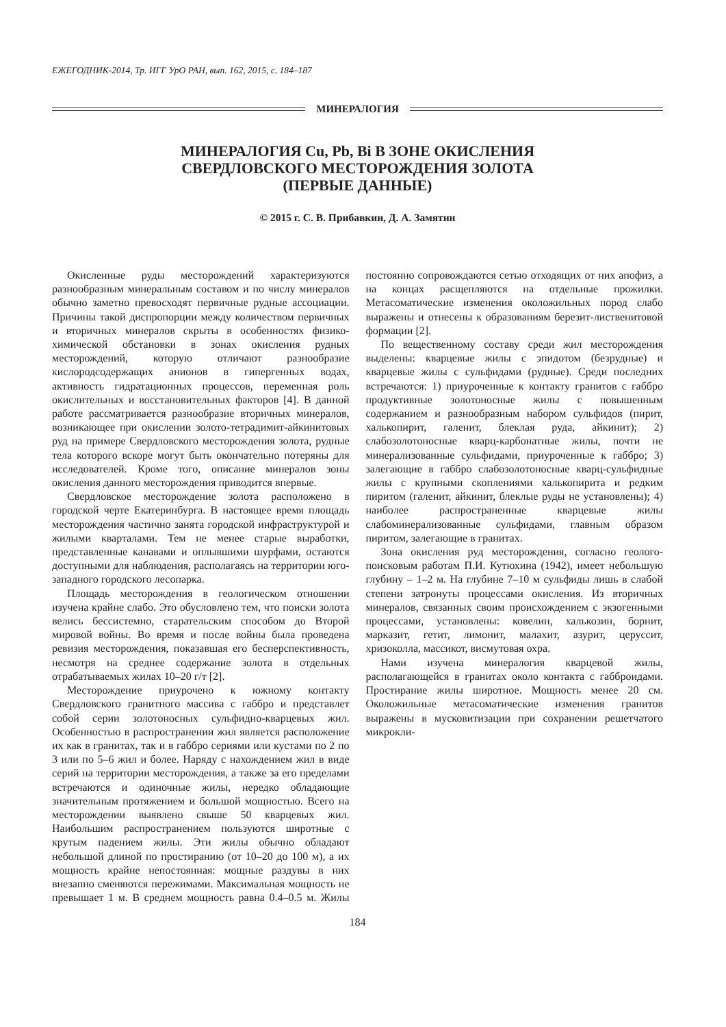ЕЖЕГОДНИК-2014, Тр. ИГГ УрО РАН, вып. 162, 2015, с. 184–187
МИНЕРАЛОГИЯ
МИНЕРАЛОГИЯ Cu, Pb, Bi В ЗОНЕ ОКИСЛЕНИЯ
СВЕРДЛОВСКОГО МЕСТОРОЖДЕНИЯ ЗОЛОТА
(ПЕРВЫЕ ДАННЫЕ)
© 2015 г. С. В. Прибавкин, Д. А. Замятин
Окисленные руды месторождений характеризуются разнообразным минеральным составом и по числу минералов обычно заметно превосходят первичные рудные ассоциации. Причины такой диспропорции между количеством первичных и вторичных минералов скрыты в особенностях физико-химической обстановки в зонах окисления рудных месторождений, которую отличают разнообразие кислородсодержащих анионов в гипергенных водах, активность гидратационных процессов, переменная роль окислительных и восстановительных факторов [4]. В данной работе рассматривается разнообразие вторичных минералов, возникающее при окислении золото-тетрадимит-айкинитовых руд на примере Свердловского месторождения золота, рудные тела которого вскоре могут быть окончательно потеряны для исследователей. Кроме того, описание минералов зоны окисления данного месторождения приводится впервые.
Свердловское месторождение золота расположено в городской черте Екатеринбурга. В настоящее время площадь месторождения частично занята городской инфраструктурой и жилыми кварталами. Тем не менее старые выработки, представленные канавами и оплывшими шурфами, остаются доступными для наблюдения, располагаясь на территории юго-западного городского лесопарка.
Площадь месторождения в геологическом отношении изучена крайне слабо. Это обусловлено тем, что поиски золота велись бессистемно, старательским способом до Второй мировой войны. Во время и после войны была проведена ревизия месторождения, показавшая его бесперспективность, несмотря на среднее содержание золота в отдельных отрабатываемых жилах 10–20 г/т [2].
Месторождение приурочено к южному контакту Свердловского гранитного массива с габбро и представлет собой серии золотоносных сульфидно-кварцевых жил. Особенностью в распространении жил является расположение их как в гранитах, так и в габбро сериями или кустами по 2 по 3 или по 5–6 жил и более. Наряду с нахождением жил в виде серий на территории месторождения, а также за его пределами встречаются и одиночные жилы, нередко обладающие значительным протяжением и большой мощностью. Всего на месторождении выявлено свыше 50 кварцевых жил. Наибольшим распространением пользуются широтные с крутым падением жилы. Эти жилы обычно обладают небольшой длиной по простиранию (от 10–20 до 100 м), а их мощность крайне непостоянная: мощные раздувы в них внезапно сменяются пережимами. Максимальная мощность не превышает 1 м. В среднем мощность равна 0.4–0.5 м. Жилы постоянно сопровождаются сетью отходящих от них апофиз, а на концах расщепляются на отдельные прожилки. Метасоматические изменения околожильных пород слабо выражены и отнесены к образованиям березит-лиственитовой формации [2].
По вещественному составу среди жил месторождения выделены: кварцевые жилы с эпидотом (безрудные) и кварцевые жилы с сульфидами (рудные). Среди последних встречаются: 1) приуроченные к контакту гранитов с габбро продуктивные золотоносные жилы с повышенным содержанием и разнообразным набором сульфидов (пирит, халькопирит, галенит, блеклая руда, айкинит); 2) слабозолотоносные кварц-карбонатные жилы, почти не минерализованные сульфидами, приуроченные к габбро; 3) залегающие в габбро слабозолотоносные кварц-сульфидные жилы с крупными скоплениями халькопирита и редким пиритом (галенит, айкинит, блеклые руды не установлены); 4) наиболее распространенные кварцевые жилы слабоминерализованные сульфидами, главным образом пиритом, залегающие в гранитах.
Зона окисления руд месторождения, согласно геолого-поисковым работам П.И. Кутюхина (1942), имеет небольшую глубину – 1–2 м. На глубине 7–10 м сульфиды лишь в слабой степени затронуты процессами окисления. Из вторичных минералов, связанных своим происхождением с экзогенными процессами, установлены: ковелин, халькозин, борнит, марказит, гетит, лимонит, малахит, азурит, церуссит, хризоколла, массикот, висмутовая охра.
Нами изучена минералогия кварцевой жилы, располагающейся в гранитах около контакта с габброидами. Простирание жилы широтное. Мощность менее 20 см. Околожильные метасоматические изменения гранитов выражены в мусковитизации при сохранении решетчатого микрокли-
184